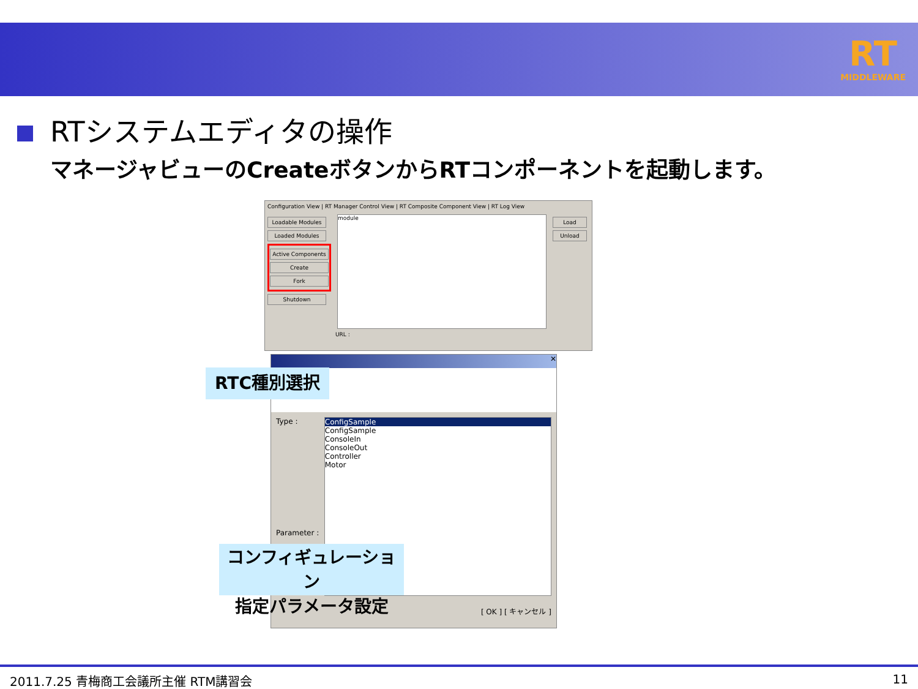RT
MIDDLEWARE
RTシステムエディタの操作
マネージャビューのCreateボタンからRTコンポーネントを起動します。
Configuration View | RT Manager Control View | RT Composite Component View | RT Log View
Loadable Modules
Loaded Modules
Active Components
Create
Fork
Shutdown
module
Load
Unload
URL :
✕
Type :
Parameter :
ConfigSample
ConfigSample
ConsoleIn
ConsoleOut
Controller
Motor
[ OK ] [ キャンセル ]
RTC種別選択
コンフィギュレーション
指定パラメータ設定
2011.7.25 青梅商工会議所主催 RTM講習会 11